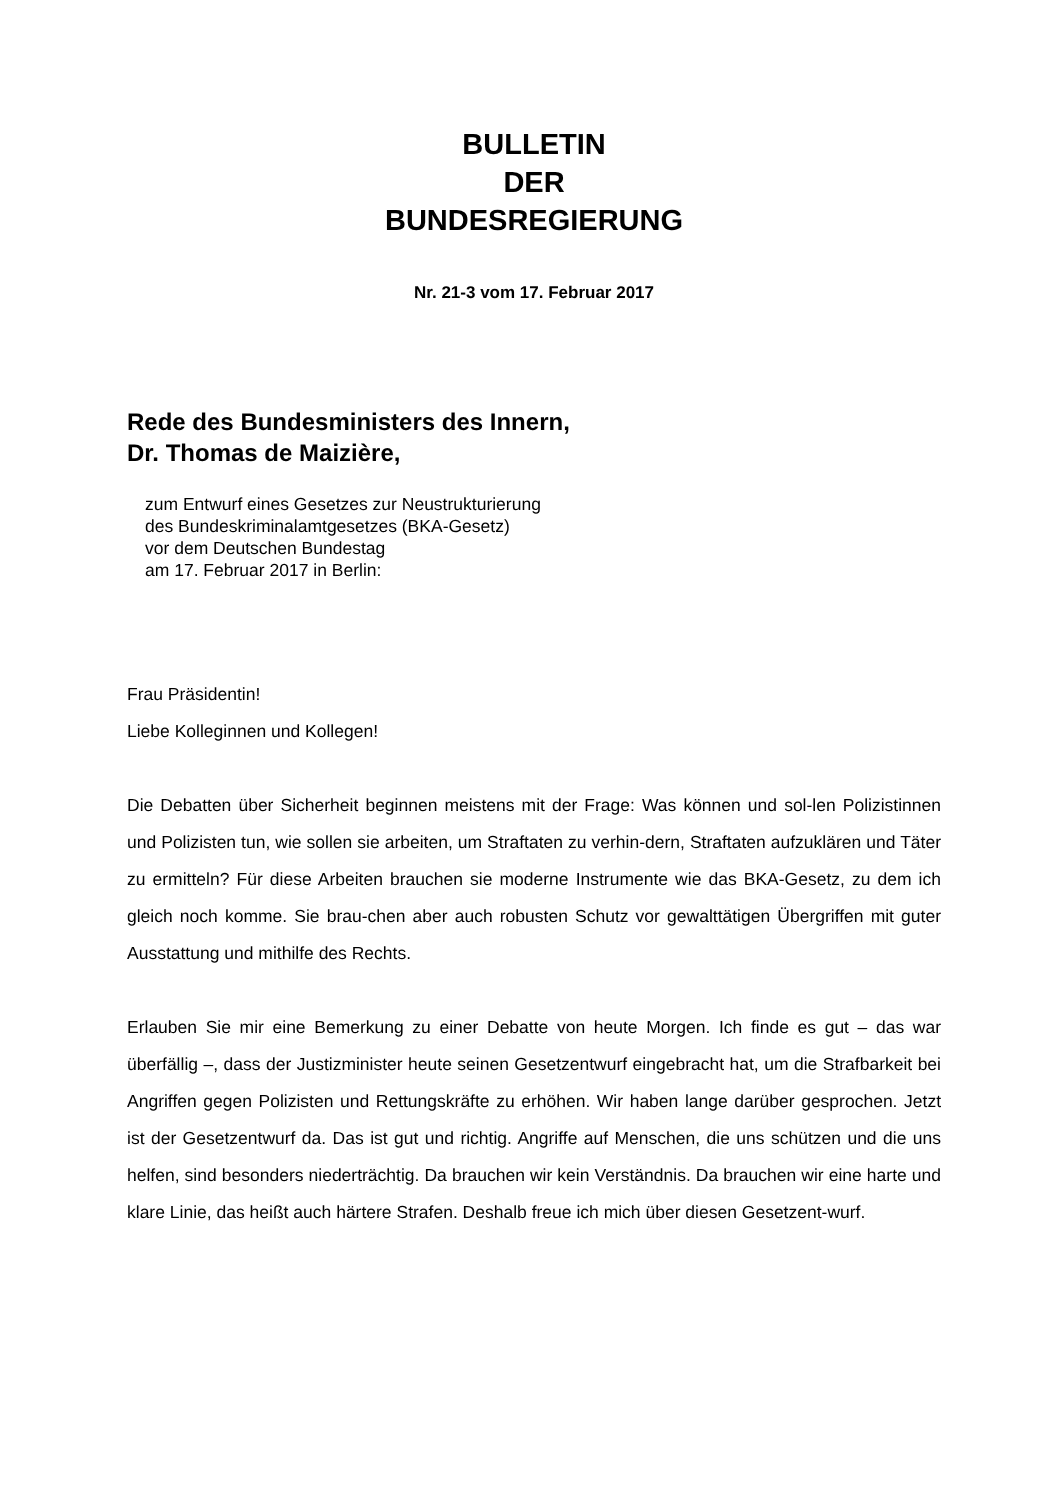BULLETIN
DER
BUNDESREGIERUNG
Nr. 21-3 vom 17. Februar 2017
Rede des Bundesministers des Innern,
Dr. Thomas de Maizière,
zum Entwurf eines Gesetzes zur Neustrukturierung
des Bundeskriminalamtgesetzes (BKA-Gesetz)
vor dem Deutschen Bundestag
am 17. Februar 2017 in Berlin:
Frau Präsidentin!
Liebe Kolleginnen und Kollegen!
Die Debatten über Sicherheit beginnen meistens mit der Frage: Was können und sol-len Polizistinnen und Polizisten tun, wie sollen sie arbeiten, um Straftaten zu verhin-dern, Straftaten aufzuklären und Täter zu ermitteln? Für diese Arbeiten brauchen sie moderne Instrumente wie das BKA-Gesetz, zu dem ich gleich noch komme. Sie brau-chen aber auch robusten Schutz vor gewalttätigen Übergriffen mit guter Ausstattung und mithilfe des Rechts.
Erlauben Sie mir eine Bemerkung zu einer Debatte von heute Morgen. Ich finde es gut – das war überfällig –, dass der Justizminister heute seinen Gesetzentwurf eingebracht hat, um die Strafbarkeit bei Angriffen gegen Polizisten und Rettungskräfte zu erhöhen. Wir haben lange darüber gesprochen. Jetzt ist der Gesetzentwurf da. Das ist gut und richtig. Angriffe auf Menschen, die uns schützen und die uns helfen, sind besonders niederträchtig. Da brauchen wir kein Verständnis. Da brauchen wir eine harte und klare Linie, das heißt auch härtere Strafen. Deshalb freue ich mich über diesen Gesetzent-wurf.